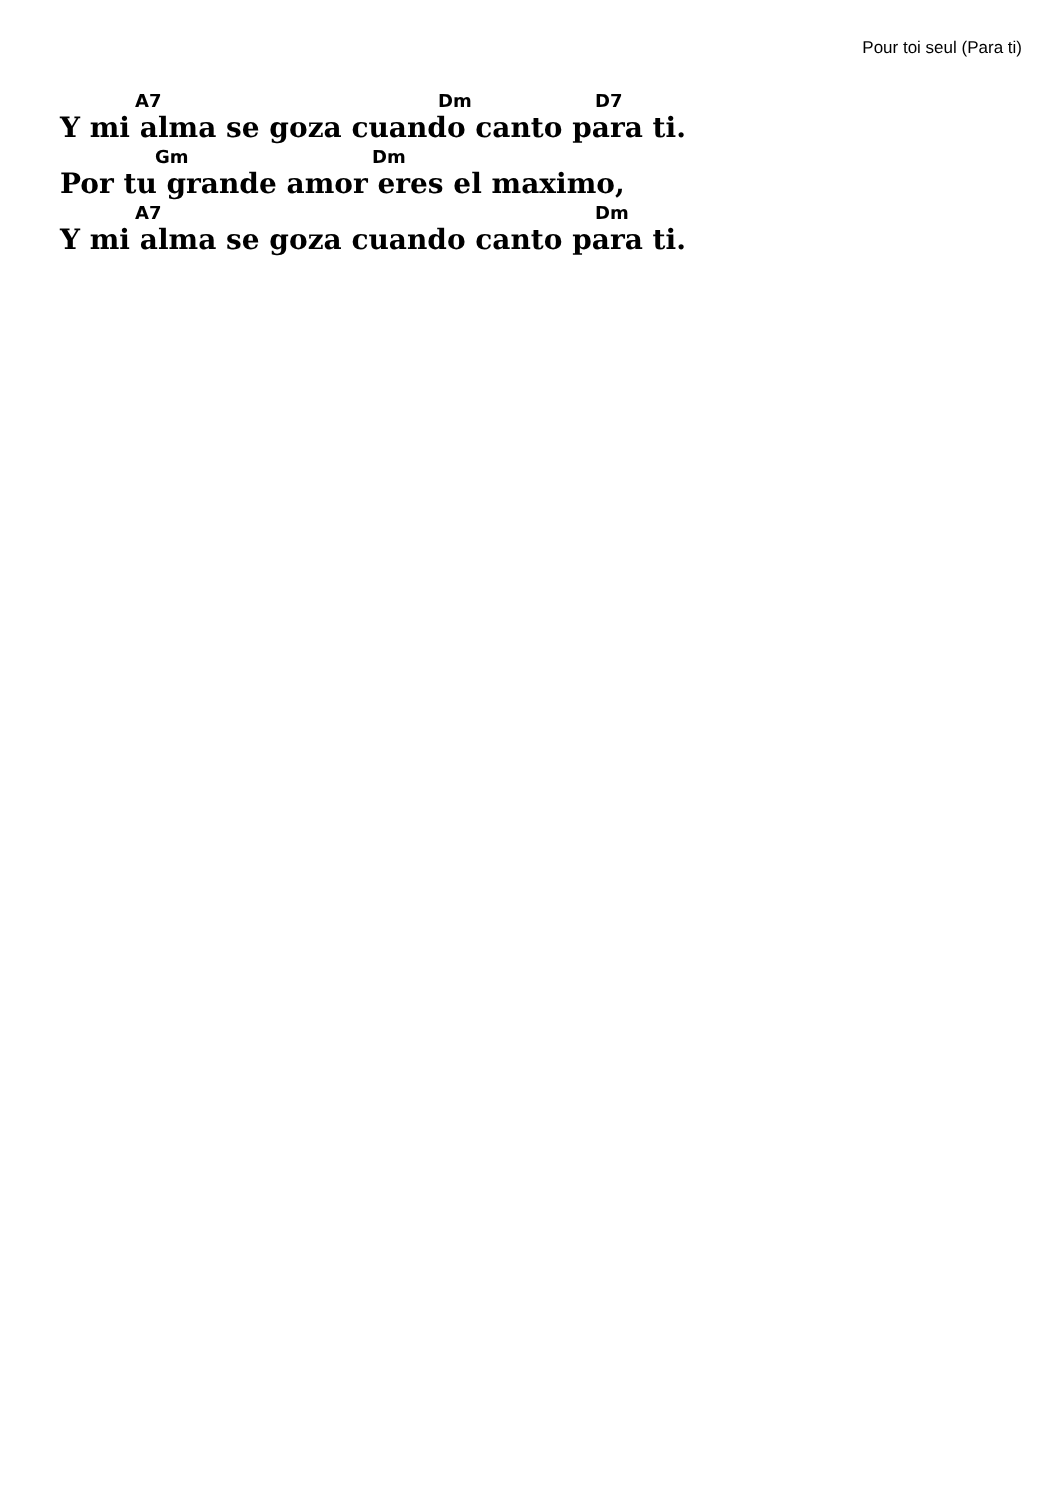Pour toi seul (Para ti)
A7 Dm D7
Y mi alma se goza cuando canto para ti.
Gm Dm
Por tu grande amor eres el maximo,
A7 Dm
Y mi alma se goza cuando canto para ti.